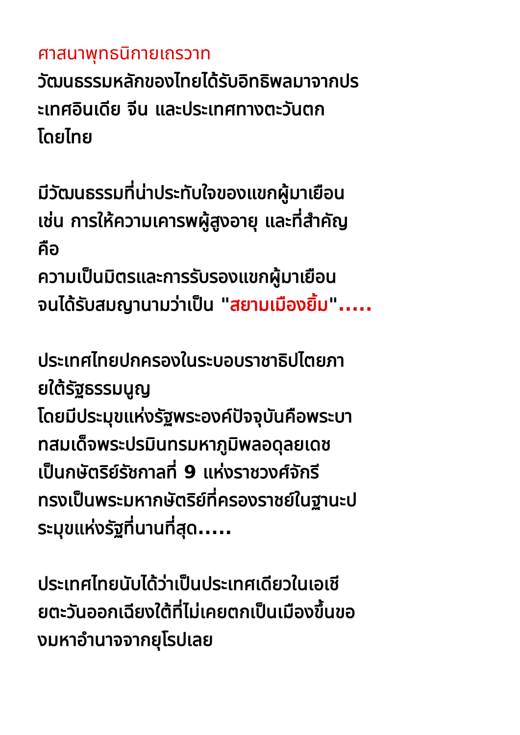ศาสนาพุทธนิกายเถรวาท
วัฒนธรรมหลักของไทยได้รับอิทธิพลมาจากปร
ะเทศอินเดีย จีน และประเทศทางตะวันตก
โดยไทย
มีวัฒนธรรมที่น่าประทับใจของแขกผู้มาเยือน
เช่น การให้ความเคารพผู้สูงอายุ และที่สำคัญ
คือ
ความเป็นมิตรและการรับรองแขกผู้มาเยือน
จนได้รับสมญานามว่าเป็น "สยามเมืองยิ้ม".....
ประเทศไทยปกครองในระบอบราชาธิปไตยภา
ยใต้รัฐธรรมนูญ
โดยมีประมุขแห่งรัฐพระองค์ปัจจุบันคือพระบา
ทสมเด็จพระปรมินทรมหาภูมิพลอดุลยเดช
เป็นกษัตริย์รัชกาลที่ 9 แห่งราชวงศ์จักรี
ทรงเป็นพระมหากษัตริย์ที่ครองราชย์ในฐานะป
ระมุขแห่งรัฐที่นานที่สุด.....
ประเทศไทยนับได้ว่าเป็นประเทศเดียวในเอเชี
ยตะวันออกเฉียงใต้ที่ไม่เคยตกเป็นเมืองขึ้นขอ
งมหาอำนาจจากยุโรปเลย